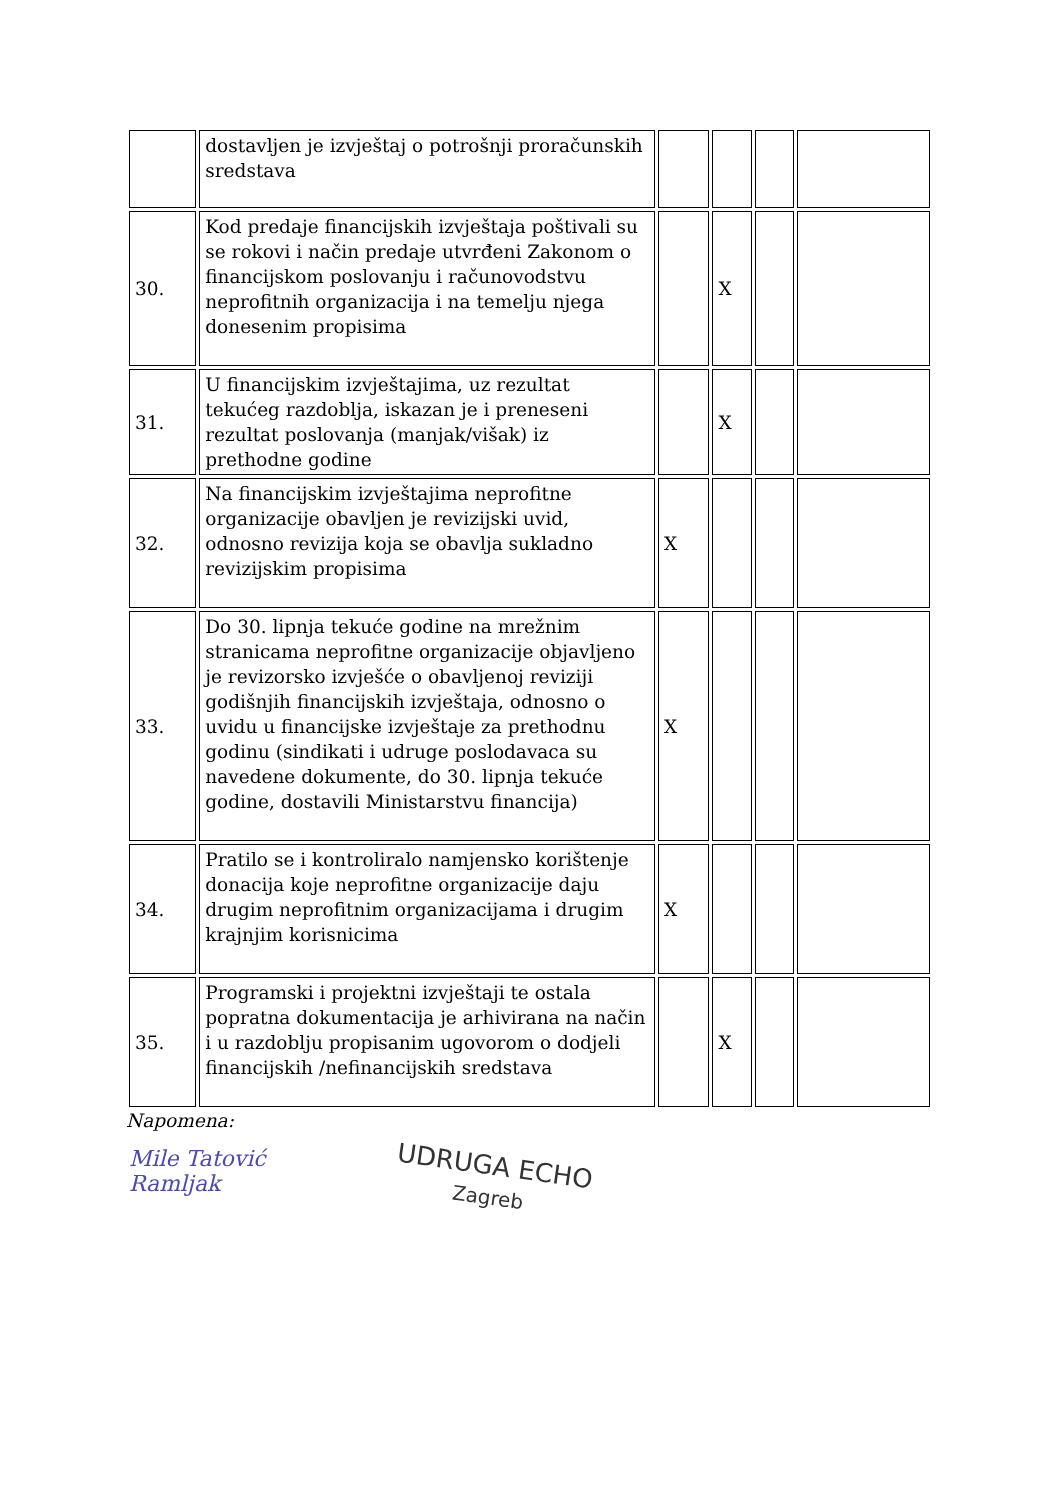| | dostavljen je izvještaj o potrošnji proračunskih sredstava | | | | |
| 30. | Kod predaje financijskih izvještaja poštivali su se rokovi i način predaje utvrđeni Zakonom o financijskom poslovanju i računovodstvu neprofitnih organizacija i na temelju njega donesenim propisima | | X | | |
| 31. | U financijskim izvještajima, uz rezultat tekućeg razdoblja, iskazan je i preneseni rezultat poslovanja (manjak/višak) iz prethodne godine | | X | | |
| 32. | Na financijskim izvještajima neprofitne organizacije obavljen je revizijski uvid, odnosno revizija koja se obavlja sukladno revizijskim propisima | X | | | |
| 33. | Do 30. lipnja tekuće godine na mrežnim stranicama neprofitne organizacije objavljeno je revizorsko izvješće o obavljenoj reviziji godišnjih financijskih izvještaja, odnosno o uvidu u financijske izvještaje za prethodnu godinu (sindikati i udruge poslodavaca su navedene dokumente, do 30. lipnja tekuće godine, dostavili Ministarstvu financija) | X | | | |
| 34. | Pratilo se i kontroliralo namjensko korištenje donacija koje neprofitne organizacije daju drugim neprofitnim organizacijama i drugim krajnjim korisnicima | X | | | |
| 35. | Programski i projektni izvještaji te ostala popratna dokumentacija je arhivirana na način i u razdoblju propisanim ugovorom o dodjeli financijskih /nefinancijskih sredstava | | X | | |
Napomena:
Mile Tatović Ramljak
UDRUGA ECHO
Zagreb